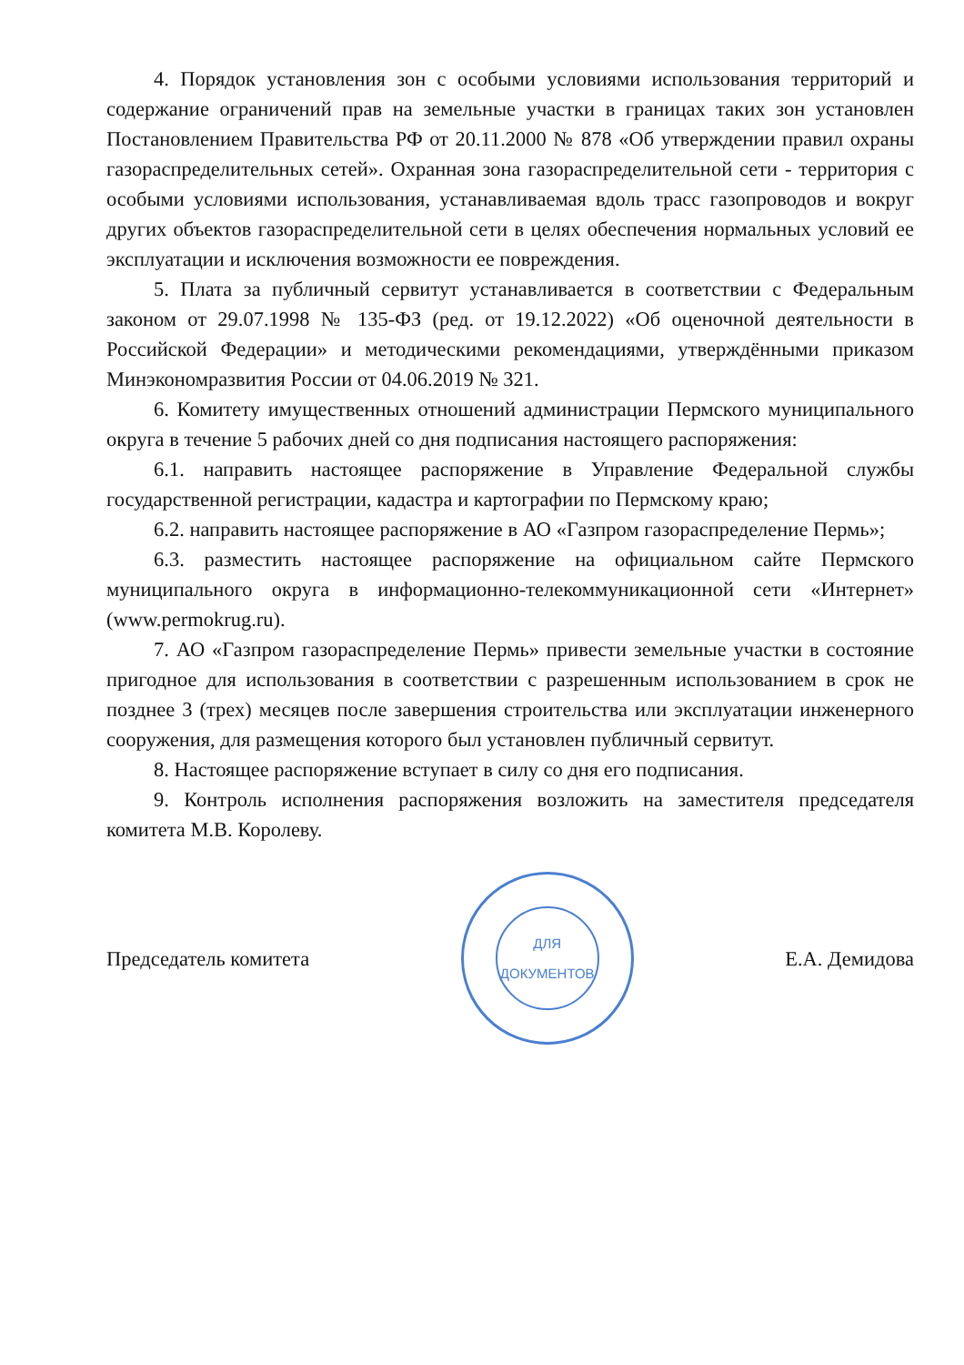4. Порядок установления зон с особыми условиями использования территорий и содержание ограничений прав на земельные участки в границах таких зон установлен Постановлением Правительства РФ от 20.11.2000 № 878 «Об утверждении правил охраны газораспределительных сетей». Охранная зона газораспределительной сети - территория с особыми условиями использования, устанавливаемая вдоль трасс газопроводов и вокруг других объектов газораспределительной сети в целях обеспечения нормальных условий ее эксплуатации и исключения возможности ее повреждения.
5. Плата за публичный сервитут устанавливается в соответствии с Федеральным законом от 29.07.1998 № 135-ФЗ (ред. от 19.12.2022) «Об оценочной деятельности в Российской Федерации» и методическими рекомендациями, утверждёнными приказом Минэкономразвития России от 04.06.2019 № 321.
6. Комитету имущественных отношений администрации Пермского муниципального округа в течение 5 рабочих дней со дня подписания настоящего распоряжения:
6.1. направить настоящее распоряжение в Управление Федеральной службы государственной регистрации, кадастра и картографии по Пермскому краю;
6.2. направить настоящее распоряжение в АО «Газпром газораспределение Пермь»;
6.3. разместить настоящее распоряжение на официальном сайте Пермского муниципального округа в информационно-телекоммуникационной сети «Интернет» (www.permokrug.ru).
7. АО «Газпром газораспределение Пермь» привести земельные участки в состояние пригодное для использования в соответствии с разрешенным использованием в срок не позднее 3 (трех) месяцев после завершения строительства или эксплуатации инженерного сооружения, для размещения которого был установлен публичный сервитут.
8. Настоящее распоряжение вступает в силу со дня его подписания.
9. Контроль исполнения распоряжения возложить на заместителя председателя комитета М.В. Королеву.
Председатель комитета
ДЛЯ
ДОКУМЕНТОВ
Е.А. Демидова